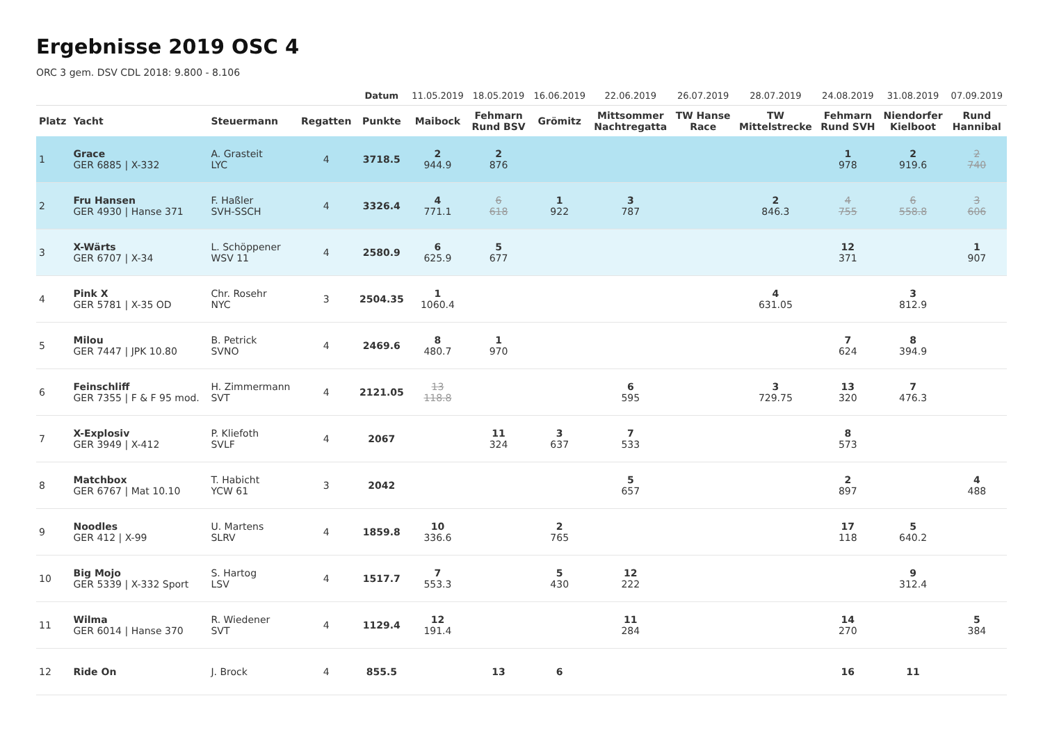Ergebnisse 2019 OSC 4
ORC 3 gem. DSV CDL 2018: 9.800 - 8.106
| | | | | Datum | 11.05.2019 | 18.05.2019 | 16.06.2019 | 22.06.2019 | 26.07.2019 | 28.07.2019 | 24.08.2019 | 31.08.2019 | 07.09.2019 |
| Platz | Yacht | Steuermann | Regatten | Punkte | Maibock | Fehmarn Rund BSV | Grömitz | Mittsommer Nachtregatta | TW Hanse Race | TW Mittelstrecke | Fehmarn Rund SVH | Niendorfer Kielboot | Rund Hannibal |
| 1 | Grace GER 6885 / X-332 | A. Grasteit LYC | 4 | 3718.5 | 2 944.9 | 2 876 | | | | | 1 978 | 2 919.6 | 2 740 |
| 2 | Fru Hansen GER 4930 / Hanse 371 | F. Haßler SVH-SSCH | 4 | 3326.4 | 4 771.1 | 6 618 | 1 922 | 3 787 | | 2 846.3 | 4 755 | 6 558.8 | 3 606 |
| 3 | X-Wärts GER 6707 / X-34 | L. Schöppener WSV 11 | 4 | 2580.9 | 6 625.9 | 5 677 | | | | | 12 371 | | 1 907 |
| 4 | Pink X GER 5781 / X-35 OD | Chr. Rosehr NYC | 3 | 2504.35 | 1 1060.4 | | | | | 4 631.05 | | 3 812.9 | |
| 5 | Milou GER 7447 / JPK 10.80 | B. Petrick SVNO | 4 | 2469.6 | 8 480.7 | 1 970 | | | | | 7 624 | 8 394.9 | |
| 6 | Feinschliff GER 7355 / F & F 95 mod. | H. Zimmermann SVT | 4 | 2121.05 | 13 118.8 | | | 6 595 | | 3 729.75 | 13 320 | 7 476.3 | |
| 7 | X-Explosiv GER 3949 / X-412 | P. Kliefoth SVLF | 4 | 2067 | | 11 324 | 3 637 | 7 533 | | | 8 573 | | |
| 8 | Matchbox GER 6767 / Mat 10.10 | T. Habicht YCW 61 | 3 | 2042 | | | | 5 657 | | | 2 897 | | 4 488 |
| 9 | Noodles GER 412 / X-99 | U. Martens SLRV | 4 | 1859.8 | 10 336.6 | | 2 765 | | | | 17 118 | 5 640.2 | |
| 10 | Big Mojo GER 5339 / X-332 Sport | S. Hartog LSV | 4 | 1517.7 | 7 553.3 | | 5 430 | 12 222 | | | | 9 312.4 | |
| 11 | Wilma GER 6014 / Hanse 370 | R. Wiedener SVT | 4 | 1129.4 | 12 191.4 | | | 11 284 | | | 14 270 | | 5 384 |
| 12 | Ride On | J. Brock | 4 | 855.5 | | 13 | 6 | | | | 16 | 11 | |